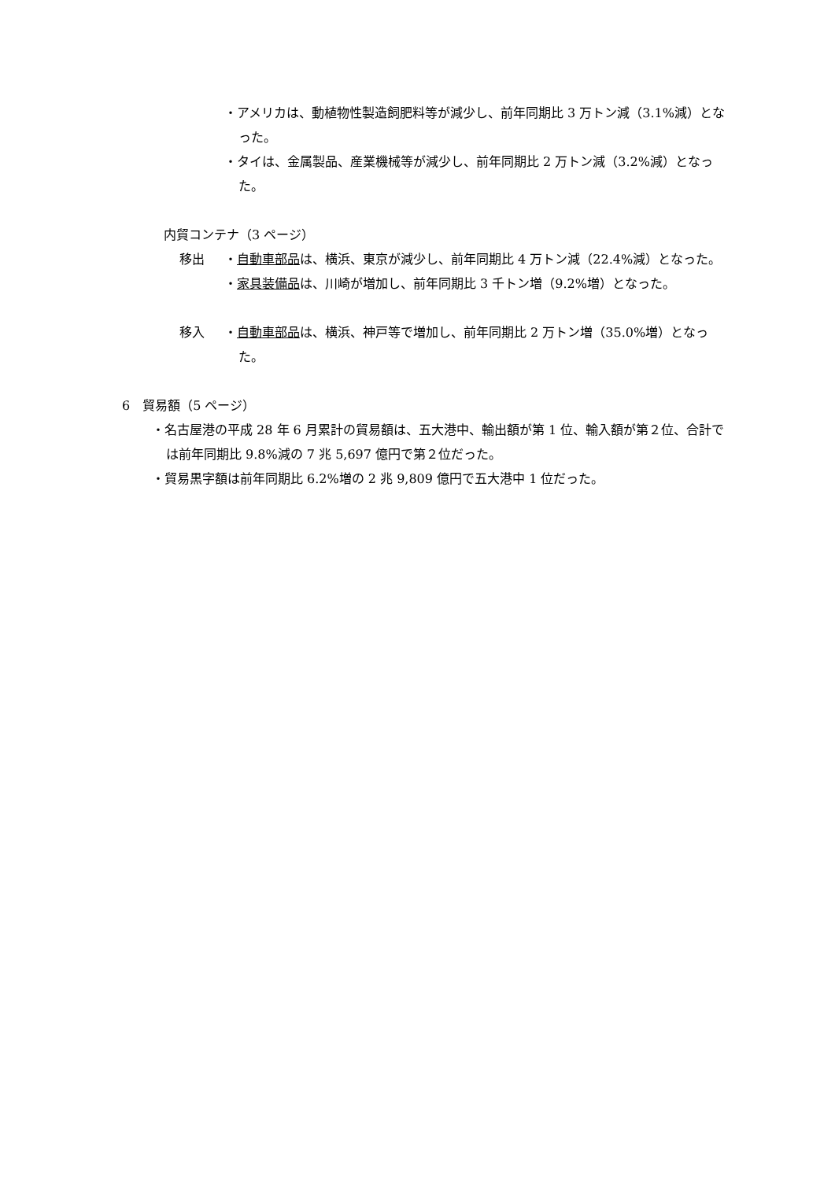・アメリカは、動植物性製造飼肥料等が減少し、前年同期比 3 万トン減（3.1%減）となった。
・タイは、金属製品、産業機械等が減少し、前年同期比 2 万トン減（3.2%減）となった。
内貿コンテナ（3 ページ）
移出 ・自動車部品は、横浜、東京が減少し、前年同期比 4 万トン減（22.4%減）となった。
・家具装備品は、川崎が増加し、前年同期比 3 千トン増（9.2%増）となった。
移入 ・自動車部品は、横浜、神戸等で増加し、前年同期比 2 万トン増（35.0%増）となった。
6　貿易額（5 ページ）
・名古屋港の平成 28 年 6 月累計の貿易額は、五大港中、輸出額が第 1 位、輸入額が第２位、合計では前年同期比 9.8%減の 7 兆 5,697 億円で第２位だった。
・貿易黒字額は前年同期比 6.2%増の 2 兆 9,809 億円で五大港中 1 位だった。